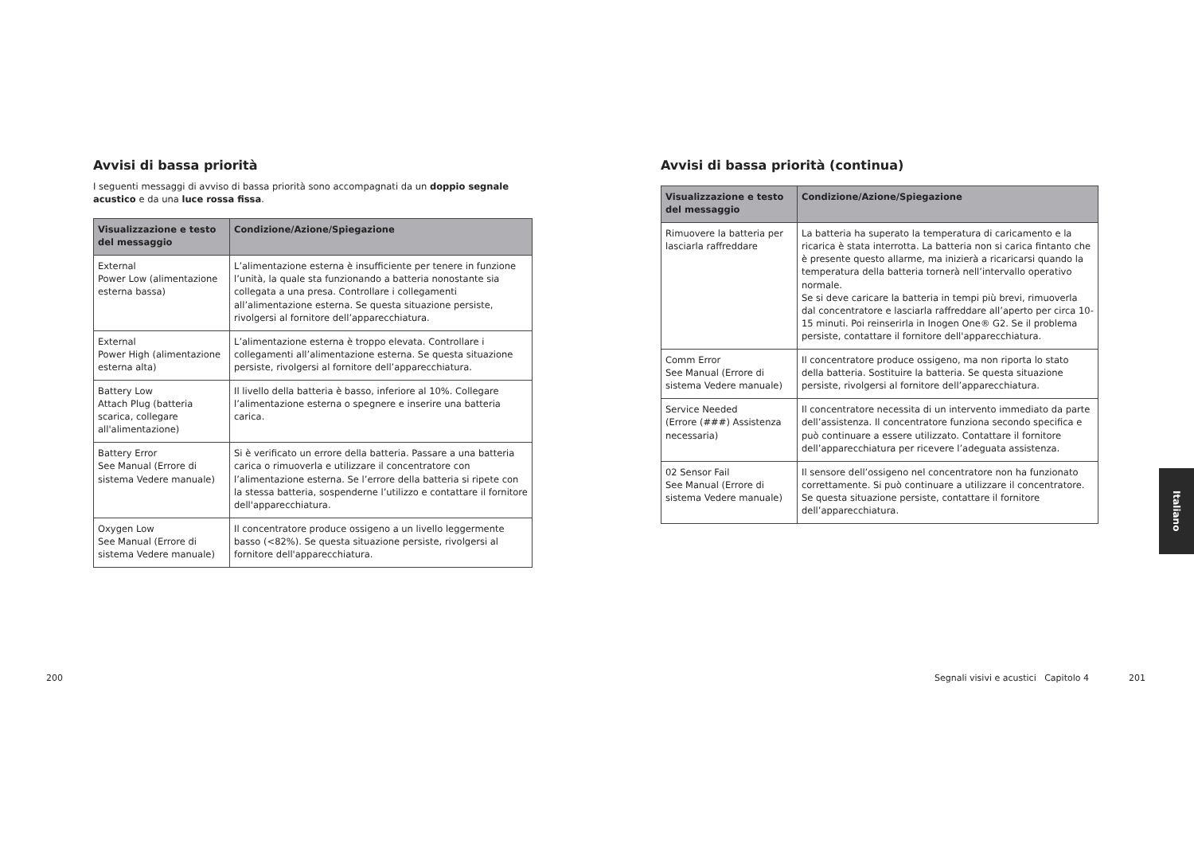Avvisi di bassa priorità
I seguenti messaggi di avviso di bassa priorità sono accompagnati da un doppio segnale acustico e da una luce rossa fissa.
| Visualizzazione e testo del messaggio | Condizione/Azione/Spiegazione |
| --- | --- |
| External Power Low (alimentazione esterna bassa) | L’alimentazione esterna è insufficiente per tenere in funzione l’unità, la quale sta funzionando a batteria nonostante sia collegata a una presa. Controllare i collegamenti all’alimentazione esterna. Se questa situazione persiste, rivolgersi al fornitore dell’apparecchiatura. |
| External Power High (alimentazione esterna alta) | L’alimentazione esterna è troppo elevata. Controllare i collegamenti all’alimentazione esterna. Se questa situazione persiste, rivolgersi al fornitore dell’apparecchiatura. |
| Battery Low Attach Plug (batteria scarica, collegare all'alimentazione) | Il livello della batteria è basso, inferiore al 10%. Collegare l’alimentazione esterna o spegnere e inserire una batteria carica. |
| Battery Error See Manual (Errore di sistema Vedere manuale) | Si è verificato un errore della batteria. Passare a una batteria carica o rimuoverla e utilizzare il concentratore con l’alimentazione esterna. Se l’errore della batteria si ripete con la stessa batteria, sospenderne l’utilizzo e contattare il fornitore dell'apparecchiatura. |
| Oxygen Low See Manual (Errore di sistema Vedere manuale) | Il concentratore produce ossigeno a un livello leggermente basso (<82%). Se questa situazione persiste, rivolgersi al fornitore dell'apparecchiatura. |
200
Avvisi di bassa priorità (continua)
| Visualizzazione e testo del messaggio | Condizione/Azione/Spiegazione |
| --- | --- |
| Rimuovere la batteria per lasciarla raffreddare | La batteria ha superato la temperatura di caricamento e la ricarica è stata interrotta. La batteria non si carica fintanto che è presente questo allarme, ma inizierà a ricaricarsi quando la temperatura della batteria tornerà nell’intervallo operativo normale. Se si deve caricare la batteria in tempi più brevi, rimuoverla dal concentratore e lasciarla raffreddare all’aperto per circa 10-15 minuti. Poi reinserirla in Inogen One® G2. Se il problema persiste, contattare il fornitore dell'apparecchiatura. |
| Comm Error See Manual (Errore di sistema Vedere manuale) | Il concentratore produce ossigeno, ma non riporta lo stato della batteria. Sostituire la batteria. Se questa situazione persiste, rivolgersi al fornitore dell’apparecchiatura. |
| Service Needed (Errore (###) Assistenza necessaria) | Il concentratore necessita di un intervento immediato da parte dell’assistenza. Il concentratore funziona secondo specifica e può continuare a essere utilizzato. Contattare il fornitore dell’apparecchiatura per ricevere l’adeguata assistenza. |
| 02 Sensor Fail See Manual (Errore di sistema Vedere manuale) | Il sensore dell’ossigeno nel concentratore non ha funzionato correttamente. Si può continuare a utilizzare il concentratore. Se questa situazione persiste, contattare il fornitore dell’apparecchiatura. |
Segnali visivi e acustici Capitolo 4
201
Italiano